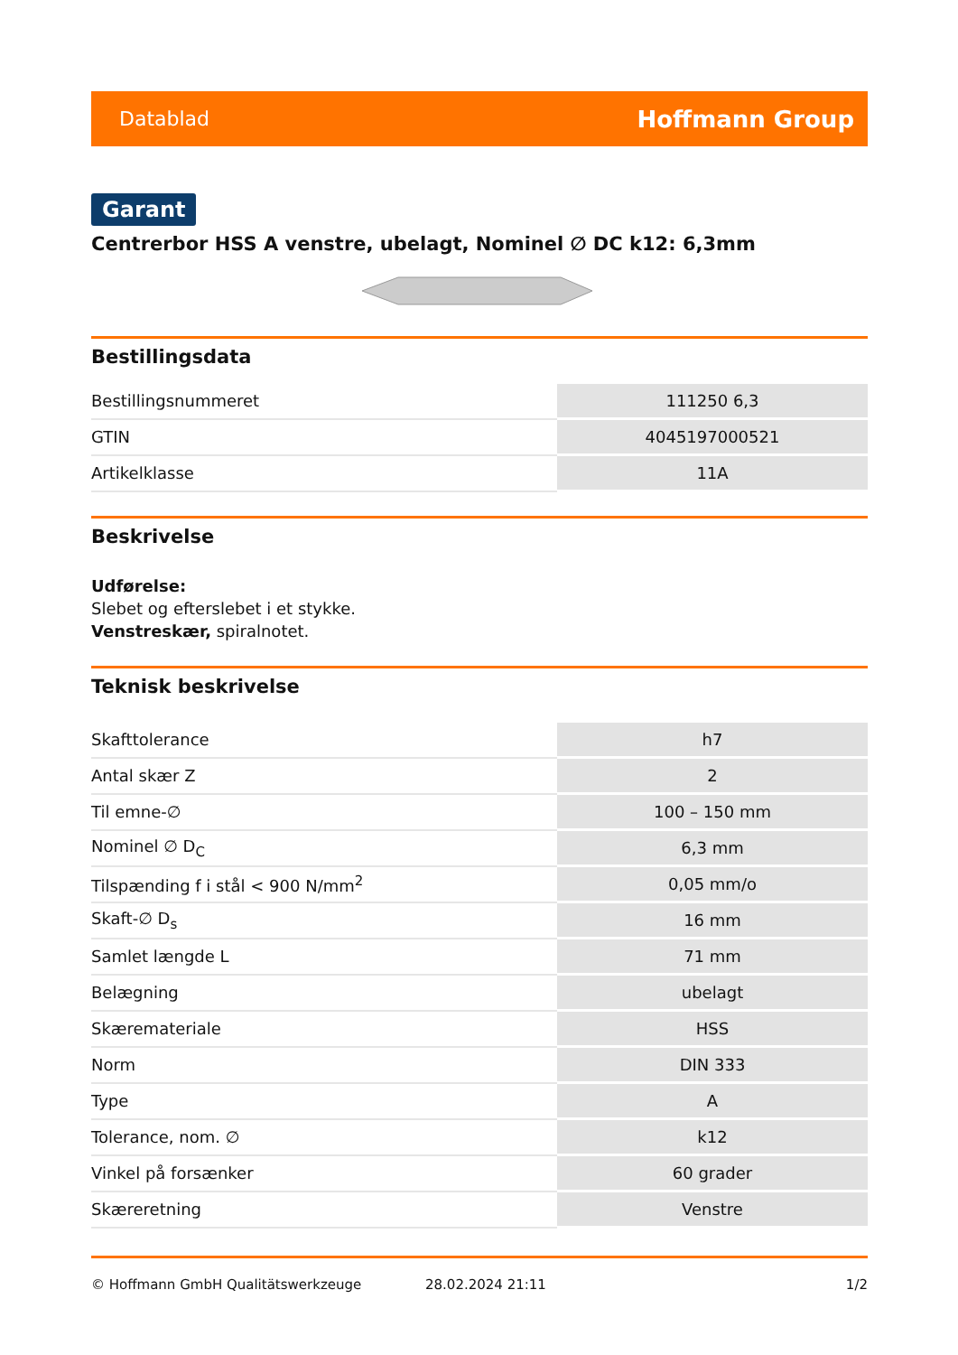Datablad Hoffmann Group
Garant
Centrerbor HSS A venstre, ubelagt, Nominel ∅ DC k12: 6,3mm
Bestillingsdata
| Bestillingsnummeret | 111250 6,3 |
| GTIN | 4045197000521 |
| Artikelklasse | 11A |
Beskrivelse
Udførelse:
Slebet og efterslebet i et stykke.
Venstreskær, spiralnotet.
Teknisk beskrivelse
| Skafttolerance | h7 |
| Antal skær Z | 2 |
| Til emne-∅ | 100 – 150 mm |
| Nominel ∅ D<sub>C</sub> | 6,3 mm |
| Tilspænding f i stål < 900 N/mm<sup>2</sup> | 0,05 mm/o |
| Skaft-∅ D<sub>s</sub> | 16 mm |
| Samlet længde L | 71 mm |
| Belægning | ubelagt |
| Skæremateriale | HSS |
| Norm | DIN 333 |
| Type | A |
| Tolerance, nom. ∅ | k12 |
| Vinkel på forsænker | 60 grader |
| Skæreretning | Venstre |
© Hoffmann GmbH Qualitätswerkzeuge 28.02.2024 21:11 1/2